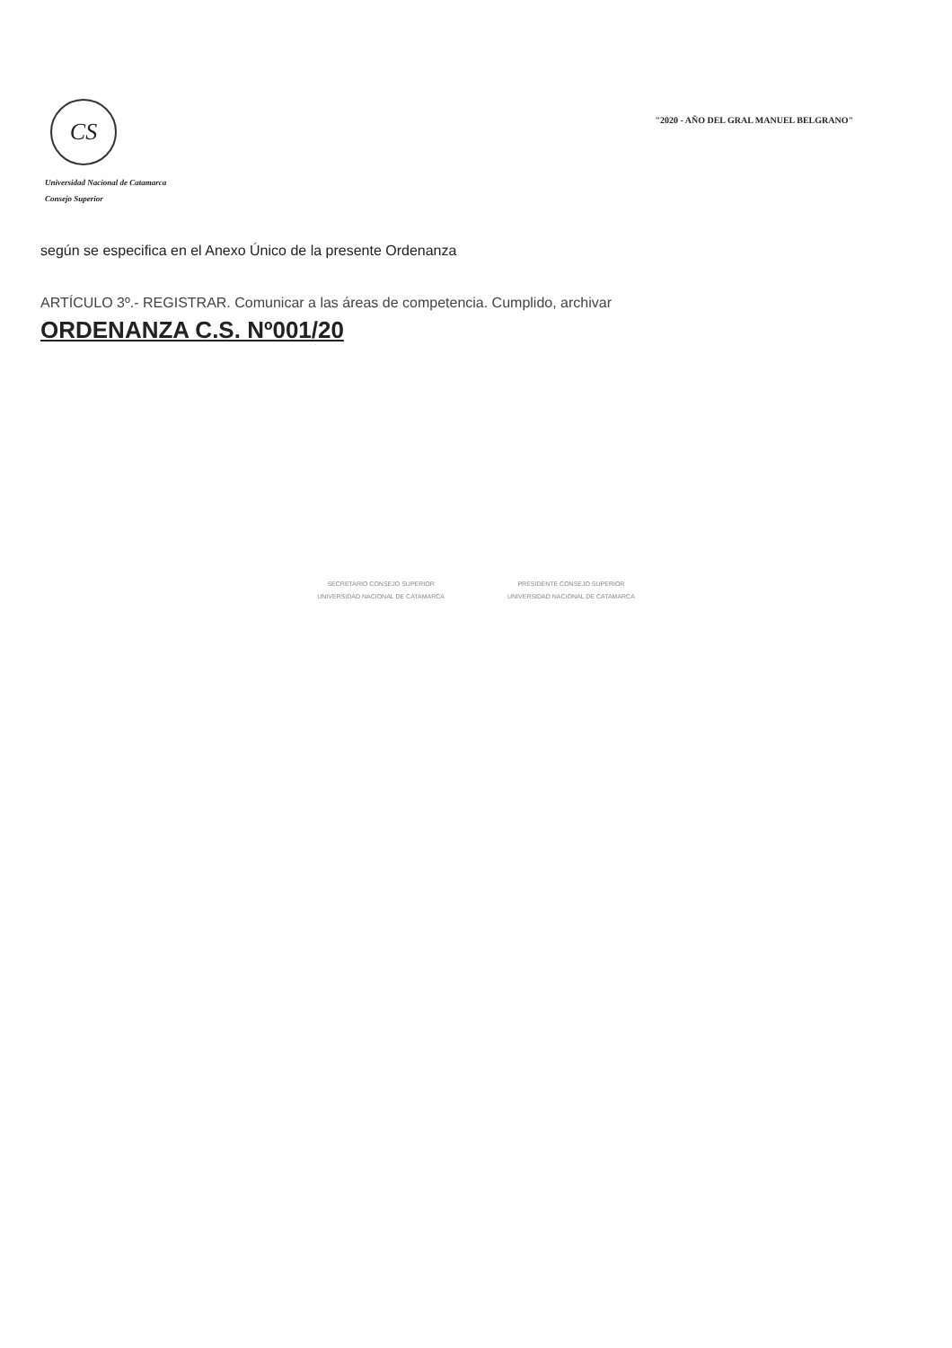CS
Universidad Nacional de Catamarca
Consejo Superior
"2020 - AÑO DEL GRAL MANUEL BELGRANO"
según se especifica en el Anexo Único de la presente Ordenanza
ARTÍCULO 3º.- REGISTRAR. Comunicar a las áreas de competencia. Cumplido, archivar
ORDENANZA C.S. Nº001/20
SECRETARIO CONSEJO SUPERIOR
UNIVERSIDAD NACIONAL DE CATAMARCA
PRESIDENTE CONSEJO SUPERIOR
UNIVERSIDAD NACIONAL DE CATAMARCA